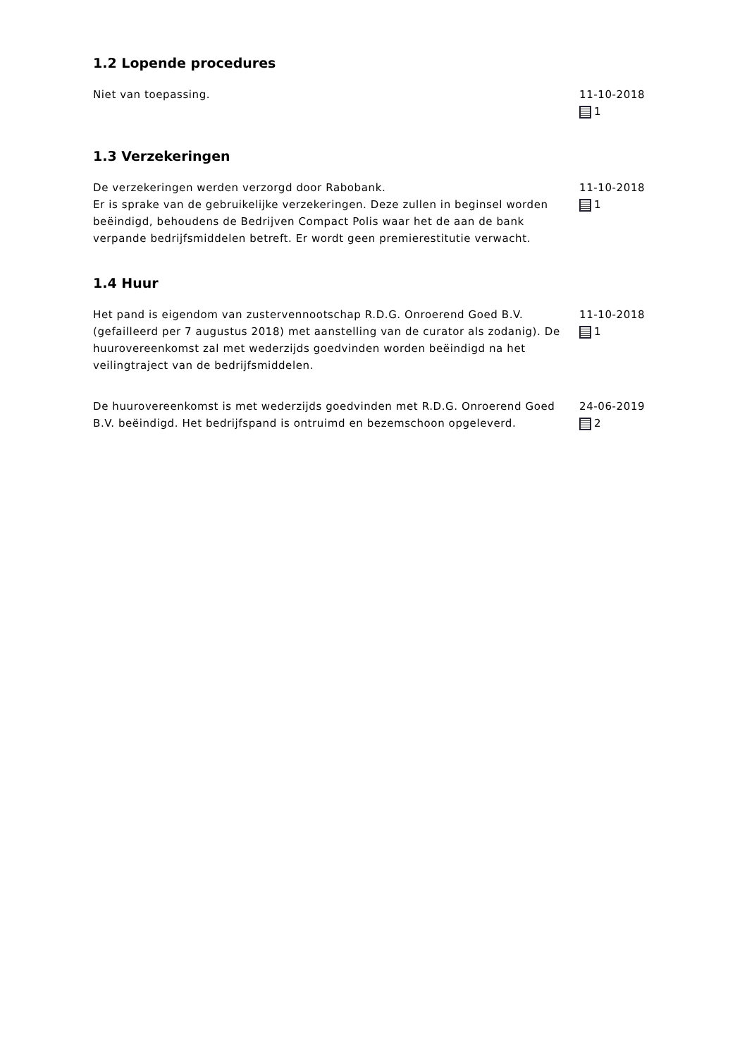1.2 Lopende procedures
Niet van toepassing. 11-10-2018
1
1.3 Verzekeringen
De verzekeringen werden verzorgd door Rabobank.
Er is sprake van de gebruikelijke verzekeringen. Deze zullen in beginsel worden beëindigd, behoudens de Bedrijven Compact Polis waar het de aan de bank verpande bedrijfsmiddelen betreft. Er wordt geen premierestitutie verwacht.
11-10-2018
1
1.4 Huur
Het pand is eigendom van zustervennootschap R.D.G. Onroerend Goed B.V. (gefailleerd per 7 augustus 2018) met aanstelling van de curator als zodanig). De huurovereenkomst zal met wederzijds goedvinden worden beëindigd na het veilingtraject van de bedrijfsmiddelen.
11-10-2018
1
De huurovereenkomst is met wederzijds goedvinden met R.D.G. Onroerend Goed B.V. beëindigd. Het bedrijfspand is ontruimd en bezemschoon opgeleverd.
24-06-2019
2